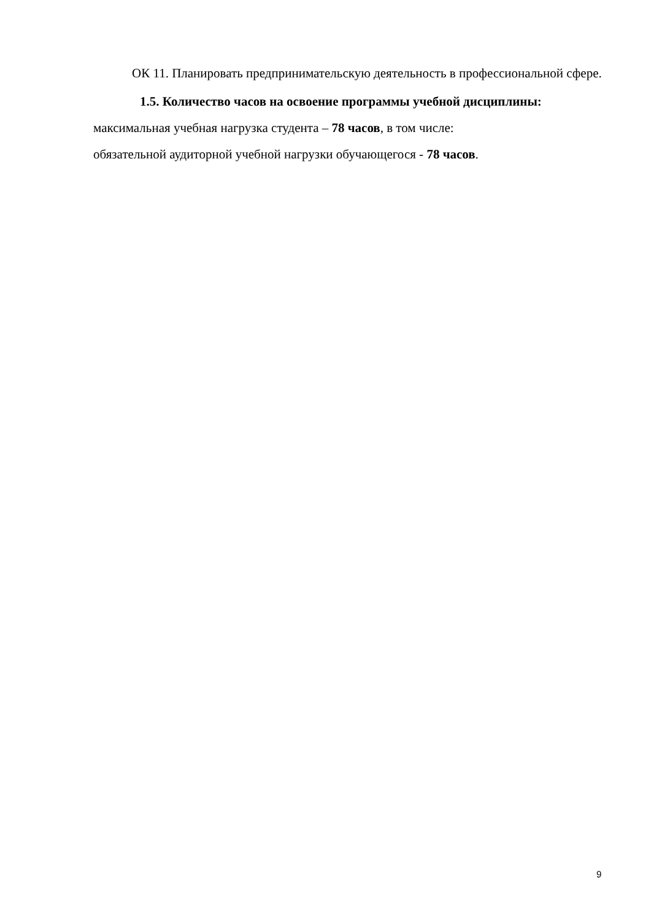ОК 11. Планировать предпринимательскую деятельность в профессиональной сфере.
1.5. Количество часов на освоение программы учебной дисциплины:
максимальная учебная нагрузка студента – 78 часов, в том числе:
обязательной аудиторной учебной нагрузки обучающегося - 78 часов.
9